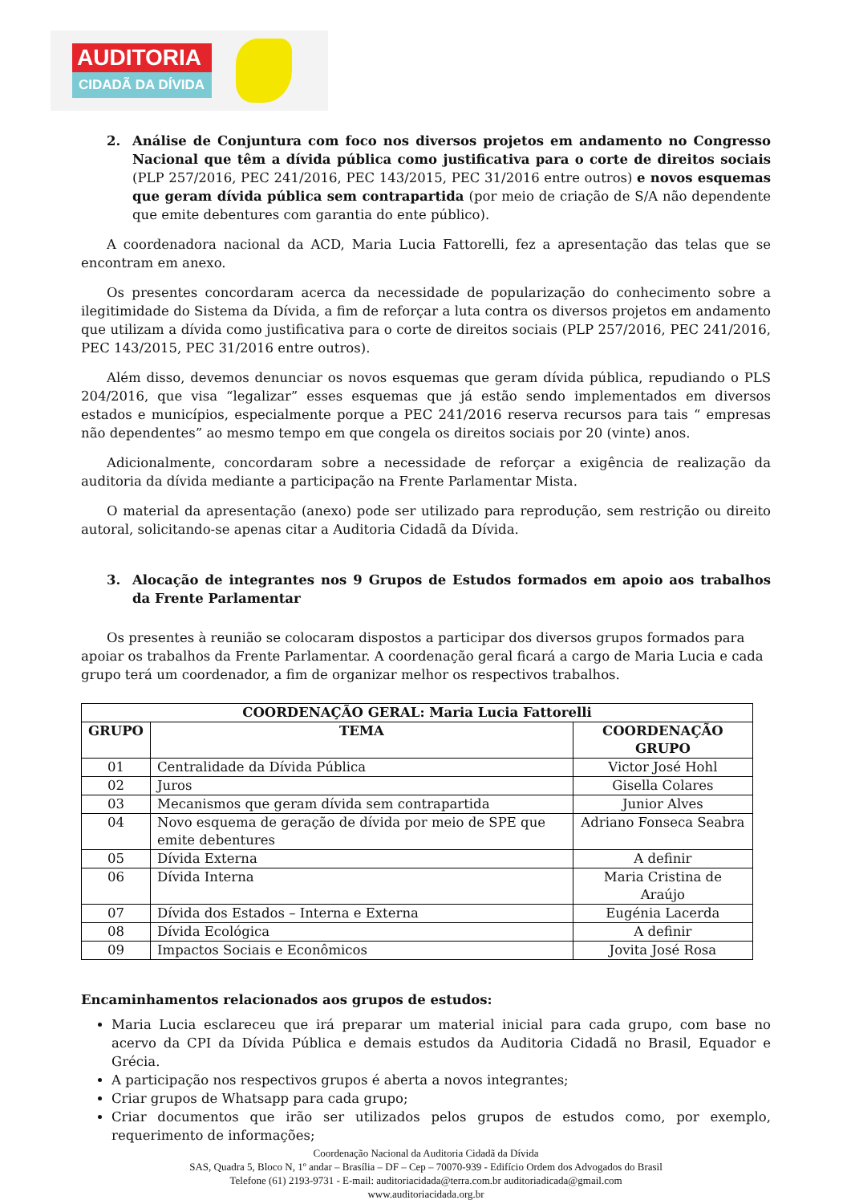AUDITORIA
CIDADÃ DA DÍVIDA
2. Análise de Conjuntura com foco nos diversos projetos em andamento no Congresso Nacional que têm a dívida pública como justificativa para o corte de direitos sociais (PLP 257/2016, PEC 241/2016, PEC 143/2015, PEC 31/2016 entre outros) e novos esquemas que geram dívida pública sem contrapartida (por meio de criação de S/A não dependente que emite debentures com garantia do ente público).
A coordenadora nacional da ACD, Maria Lucia Fattorelli, fez a apresentação das telas que se encontram em anexo.
Os presentes concordaram acerca da necessidade de popularização do conhecimento sobre a ilegitimidade do Sistema da Dívida, a fim de reforçar a luta contra os diversos projetos em andamento que utilizam a dívida como justificativa para o corte de direitos sociais (PLP 257/2016, PEC 241/2016, PEC 143/2015, PEC 31/2016 entre outros).
Além disso, devemos denunciar os novos esquemas que geram dívida pública, repudiando o PLS 204/2016, que visa “legalizar” esses esquemas que já estão sendo implementados em diversos estados e municípios, especialmente porque a PEC 241/2016 reserva recursos para tais “ empresas não dependentes” ao mesmo tempo em que congela os direitos sociais por 20 (vinte) anos.
Adicionalmente, concordaram sobre a necessidade de reforçar a exigência de realização da auditoria da dívida mediante a participação na Frente Parlamentar Mista.
O material da apresentação (anexo) pode ser utilizado para reprodução, sem restrição ou direito autoral, solicitando-se apenas citar a Auditoria Cidadã da Dívida.
3. Alocação de integrantes nos 9 Grupos de Estudos formados em apoio aos trabalhos da Frente Parlamentar
Os presentes à reunião se colocaram dispostos a participar dos diversos grupos formados para apoiar os trabalhos da Frente Parlamentar. A coordenação geral ficará a cargo de Maria Lucia e cada grupo terá um coordenador, a fim de organizar melhor os respectivos trabalhos.
| COORDENAÇÃO GERAL: Maria Lucia Fattorelli | | |
| --- | --- | --- |
| GRUPO | TEMA | COORDENAÇÃO GRUPO |
| 01 | Centralidade da Dívida Pública | Victor José Hohl |
| 02 | Juros | Gisella Colares |
| 03 | Mecanismos que geram dívida sem contrapartida | Junior Alves |
| 04 | Novo esquema de geração de dívida por meio de SPE que emite debentures | Adriano Fonseca Seabra |
| 05 | Dívida Externa | A definir |
| 06 | Dívida Interna | Maria Cristina de Araújo |
| 07 | Dívida dos Estados – Interna e Externa | Eugénia Lacerda |
| 08 | Dívida Ecológica | A definir |
| 09 | Impactos Sociais e Econômicos | Jovita José Rosa |
Encaminhamentos relacionados aos grupos de estudos:
Maria Lucia esclareceu que irá preparar um material inicial para cada grupo, com base no acervo da CPI da Dívida Pública e demais estudos da Auditoria Cidadã no Brasil, Equador e Grécia.
A participação nos respectivos grupos é aberta a novos integrantes;
Criar grupos de Whatsapp para cada grupo;
Criar documentos que irão ser utilizados pelos grupos de estudos como, por exemplo, requerimento de informações;
Coordenação Nacional da Auditoria Cidadã da Dívida
SAS, Quadra 5, Bloco N, 1º andar – Brasília – DF – Cep – 70070-939 - Edifício Ordem dos Advogados do Brasil
Telefone (61) 2193-9731 - E-mail: auditoriacidada@terra.com.br auditoriadicada@gmail.com
www.auditoriacidada.org.br